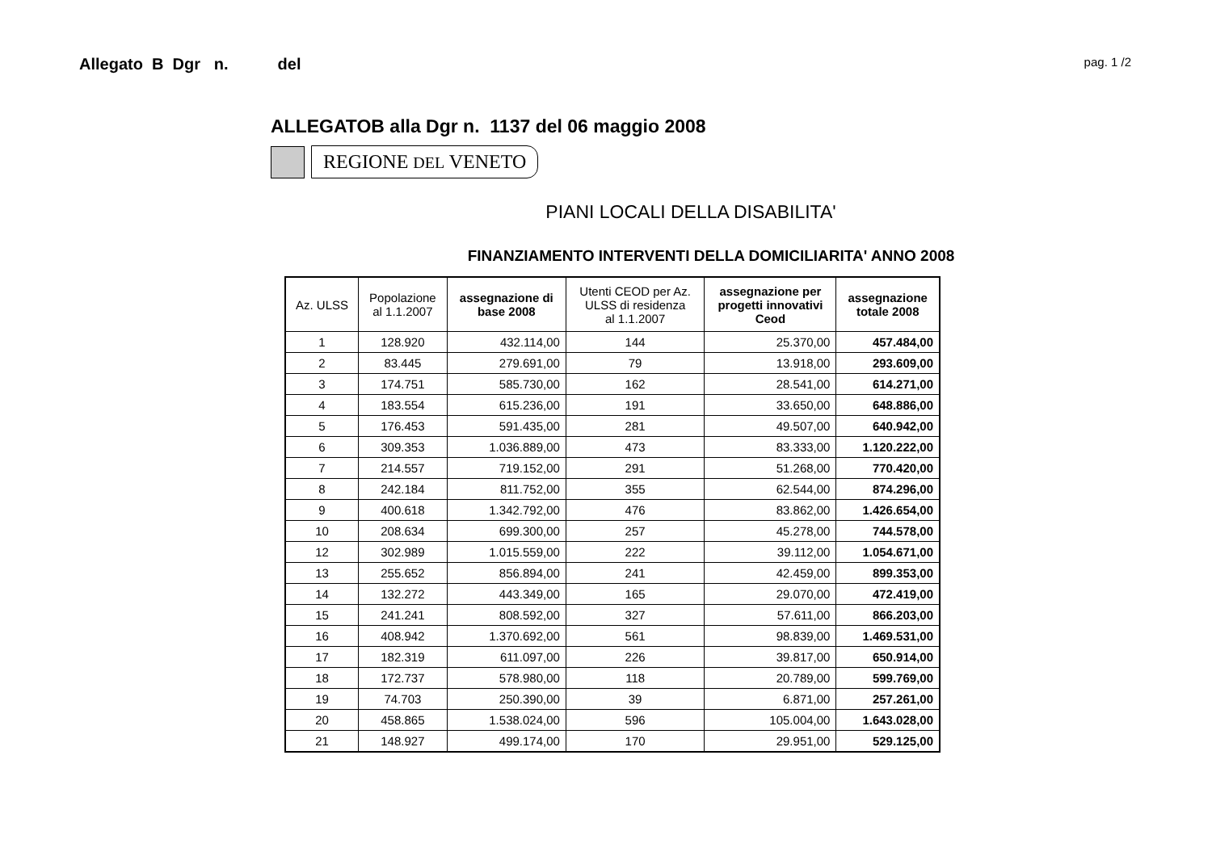Allegato B Dgr n. del pag. 1 /2
ALLEGATOB alla Dgr n. 1137 del 06 maggio 2008
REGIONE DEL VENETO
PIANI LOCALI DELLA DISABILITA'
FINANZIAMENTO INTERVENTI DELLA DOMICILIARITA' ANNO 2008
| Az. ULSS | Popolazione al 1.1.2007 | assegnazione di base 2008 | Utenti CEOD per Az. ULSS di residenza al 1.1.2007 | assegnazione per progetti innovativi Ceod | assegnazione totale 2008 |
| --- | --- | --- | --- | --- | --- |
| 1 | 128.920 | 432.114,00 | 144 | 25.370,00 | 457.484,00 |
| 2 | 83.445 | 279.691,00 | 79 | 13.918,00 | 293.609,00 |
| 3 | 174.751 | 585.730,00 | 162 | 28.541,00 | 614.271,00 |
| 4 | 183.554 | 615.236,00 | 191 | 33.650,00 | 648.886,00 |
| 5 | 176.453 | 591.435,00 | 281 | 49.507,00 | 640.942,00 |
| 6 | 309.353 | 1.036.889,00 | 473 | 83.333,00 | 1.120.222,00 |
| 7 | 214.557 | 719.152,00 | 291 | 51.268,00 | 770.420,00 |
| 8 | 242.184 | 811.752,00 | 355 | 62.544,00 | 874.296,00 |
| 9 | 400.618 | 1.342.792,00 | 476 | 83.862,00 | 1.426.654,00 |
| 10 | 208.634 | 699.300,00 | 257 | 45.278,00 | 744.578,00 |
| 12 | 302.989 | 1.015.559,00 | 222 | 39.112,00 | 1.054.671,00 |
| 13 | 255.652 | 856.894,00 | 241 | 42.459,00 | 899.353,00 |
| 14 | 132.272 | 443.349,00 | 165 | 29.070,00 | 472.419,00 |
| 15 | 241.241 | 808.592,00 | 327 | 57.611,00 | 866.203,00 |
| 16 | 408.942 | 1.370.692,00 | 561 | 98.839,00 | 1.469.531,00 |
| 17 | 182.319 | 611.097,00 | 226 | 39.817,00 | 650.914,00 |
| 18 | 172.737 | 578.980,00 | 118 | 20.789,00 | 599.769,00 |
| 19 | 74.703 | 250.390,00 | 39 | 6.871,00 | 257.261,00 |
| 20 | 458.865 | 1.538.024,00 | 596 | 105.004,00 | 1.643.028,00 |
| 21 | 148.927 | 499.174,00 | 170 | 29.951,00 | 529.125,00 |